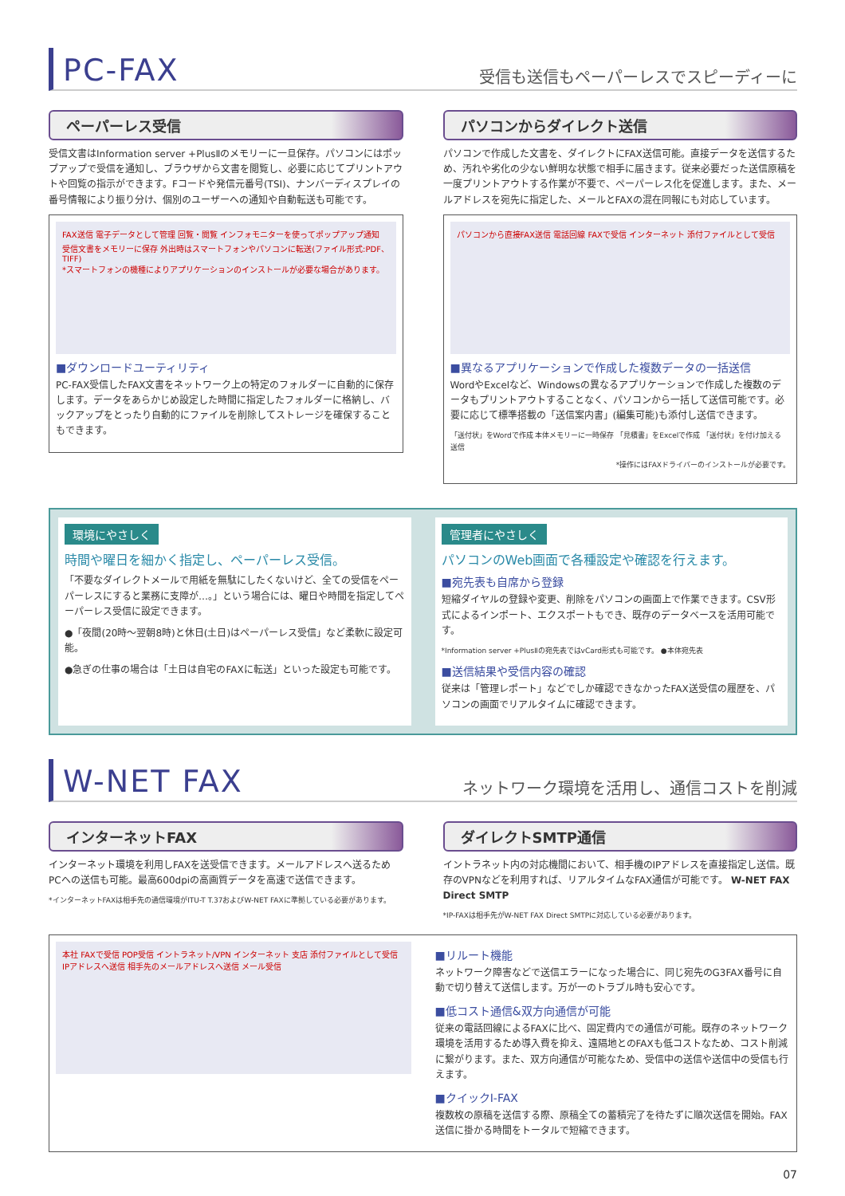PC-FAX
受信も送信もペーパーレスでスピーディーに
ペーパーレス受信
受信文書はInformation server +PlusⅡのメモリーに一旦保存。パソコンにはポップアップで受信を通知し、ブラウザから文書を閲覧し、必要に応じてプリントアウトや回覧の指示ができます。Fコードや発信元番号(TSI)、ナンバーディスプレイの番号情報により振り分け、個別のユーザーへの通知や自動転送も可能です。
FAX送信 電子データとして管理 回覧・閲覧 インフォモニターを使ってポップアップ通知 受信文書をメモリーに保存 外出時はスマートフォンやパソコンに転送(ファイル形式:PDF、TIFF)
*スマートフォンの機種によりアプリケーションのインストールが必要な場合があります。
■ダウンロードユーティリティ
PC-FAX受信したFAX文書をネットワーク上の特定のフォルダーに自動的に保存します。データをあらかじめ設定した時間に指定したフォルダーに格納し、バックアップをとったり自動的にファイルを削除してストレージを確保することもできます。
パソコンからダイレクト送信
パソコンで作成した文書を、ダイレクトにFAX送信可能。直接データを送信するため、汚れや劣化の少ない鮮明な状態で相手に届きます。従来必要だった送信原稿を一度プリントアウトする作業が不要で、ペーパーレス化を促進します。また、メールアドレスを宛先に指定した、メールとFAXの混在同報にも対応しています。
パソコンから直接FAX送信 電話回線 FAXで受信 インターネット 添付ファイルとして受信
■異なるアプリケーションで作成した複数データの一括送信
WordやExcelなど、Windowsの異なるアプリケーションで作成した複数のデータもプリントアウトすることなく、パソコンから一括して送信可能です。必要に応じて標準搭載の「送信案内書」(編集可能)も添付し送信できます。
「送付状」をWordで作成 本体メモリーに一時保存 「見積書」をExcelで作成 「送付状」を付け加える 送信
*操作にはFAXドライバーのインストールが必要です。
環境にやさしく
時間や曜日を細かく指定し、ペーパーレス受信。
「不要なダイレクトメールで用紙を無駄にしたくないけど、全ての受信をペーパーレスにすると業務に支障が…。」という場合には、曜日や時間を指定してペーパーレス受信に設定できます。
●「夜間(20時〜翌朝8時)と休日(土日)はペーパーレス受信」など柔軟に設定可能。
●急ぎの仕事の場合は「土日は自宅のFAXに転送」といった設定も可能です。
管理者にやさしく
パソコンのWeb画面で各種設定や確認を行えます。
■宛先表も自席から登録
短縮ダイヤルの登録や変更、削除をパソコンの画面上で作業できます。CSV形式によるインポート、エクスポートもでき、既存のデータベースを活用可能です。
*Information server +PlusⅡの宛先表ではvCard形式も可能です。 ●本体宛先表
■送信結果や受信内容の確認
従来は「管理レポート」などでしか確認できなかったFAX送受信の履歴を、パソコンの画面でリアルタイムに確認できます。
W-NET FAX
ネットワーク環境を活用し、通信コストを削減
インターネットFAX
インターネット環境を利用しFAXを送受信できます。メールアドレスへ送るためPCへの送信も可能。最高600dpiの高画質データを高速で送信できます。
*インターネットFAXは相手先の通信環境がITU-T T.37およびW-NET FAXに準拠している必要があります。
ダイレクトSMTP通信
イントラネット内の対応機間において、相手機のIPアドレスを直接指定し送信。既存のVPNなどを利用すれば、リアルタイムなFAX通信が可能です。 W-NET FAX Direct SMTP
*IP-FAXは相手先がW-NET FAX Direct SMTPに対応している必要があります。
本社 FAXで受信 POP受信 イントラネット/VPN インターネット 支店 添付ファイルとして受信 IPアドレスへ送信 相手先のメールアドレスへ送信 メール受信
■リルート機能
ネットワーク障害などで送信エラーになった場合に、同じ宛先のG3FAX番号に自動で切り替えて送信します。万が一のトラブル時も安心です。
■低コスト通信&双方向通信が可能
従来の電話回線によるFAXに比べ、固定費内での通信が可能。既存のネットワーク環境を活用するため導入費を抑え、遠隔地とのFAXも低コストなため、コスト削減に繋がります。また、双方向通信が可能なため、受信中の送信や送信中の受信も行えます。
■クイックI-FAX
複数枚の原稿を送信する際、原稿全ての蓄積完了を待たずに順次送信を開始。FAX送信に掛かる時間をトータルで短縮できます。
07